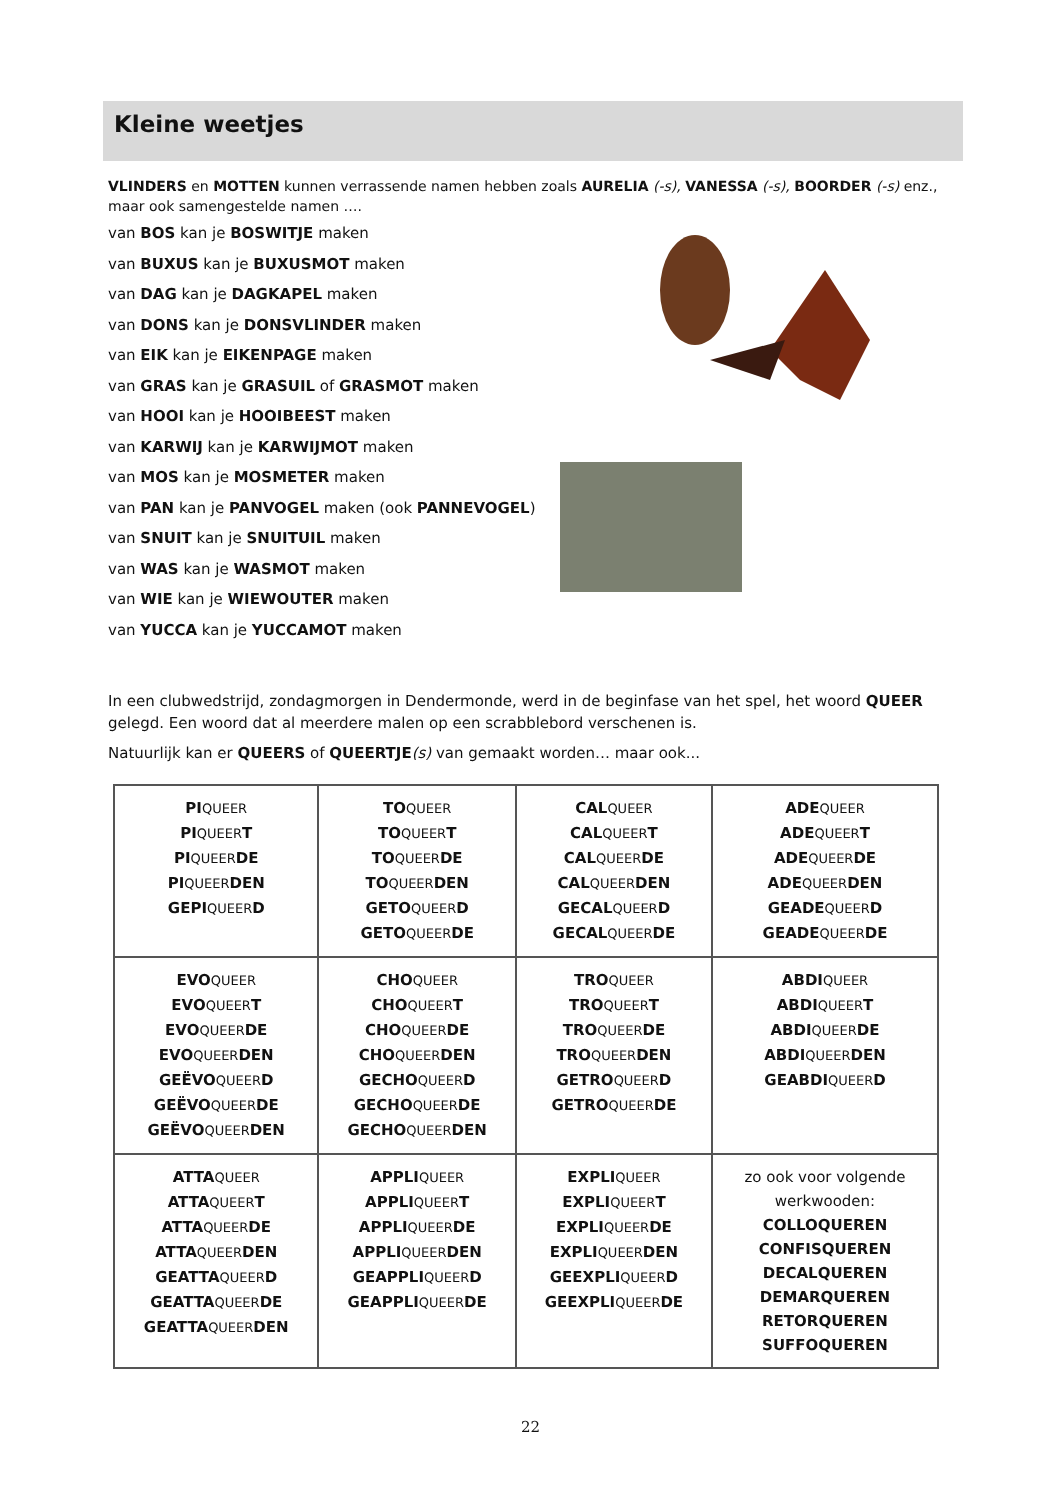Kleine weetjes
VLINDERS en MOTTEN kunnen verrassende namen hebben zoals AURELIA (-s), VANESSA (-s), BOORDER (-s) enz., maar ook samengestelde namen ….
van BOS kan je BOSWITJE maken
van BUXUS kan je BUXUSMOT maken
van DAG kan je DAGKAPEL maken
van DONS kan je DONSVLINDER maken
van EIK kan je EIKENPAGE maken
van GRAS kan je GRASUIL of GRASMOT maken
van HOOI kan je HOOIBEEST maken
van KARWIJ kan je KARWIJMOT maken
van MOS kan je MOSMETER maken
van PAN kan je PANVOGEL maken (ook PANNEVOGEL)
van SNUIT kan je SNUITUIL maken
van WAS kan je WASMOT maken
van WIE kan je WIEWOUTER maken
van YUCCA kan je YUCCAMOT maken
In een clubwedstrijd, zondagmorgen in Dendermonde, werd in de beginfase van het spel, het woord QUEER gelegd. Een woord dat al meerdere malen op een scrabblebord verschenen is.
Natuurlijk kan er QUEERS of QUEERTJE(s) van gemaakt worden… maar ook...
| PI QUEER PI QUEER T PI QUEER DE PI QUEER DEN GEPI QUEER D | TO QUEER TO QUEER T TO QUEER DE TO QUEER DEN GETO QUEER D GETO QUEER DE | CAL QUEER CAL QUEER T CAL QUEER DE CAL QUEER DEN GECAL QUEER D GECAL QUEER DE | ADE QUEER ADE QUEER T ADE QUEER DE ADE QUEER DEN GEADE QUEER D GEADE QUEER DE |
| EVO QUEER EVO QUEER T EVO QUEER DE EVO QUEER DEN GEËVO QUEER D GEËVO QUEER DE GEËVO QUEER DEN | CHO QUEER CHO QUEER T CHO QUEER DE CHO QUEER DEN GECHO QUEER D GECHO QUEER DE GECHO QUEER DEN | TRO QUEER TRO QUEER T TRO QUEER DE TRO QUEER DEN GETRO QUEER D GETRO QUEER DE | ABDI QUEER ABDI QUEER T ABDI QUEER DE ABDI QUEER DEN GEABDI QUEER D |
| ATTA QUEER ATTA QUEER T ATTA QUEER DE ATTA QUEER DEN GEATTA QUEER D GEATTA QUEER DE GEATTA QUEER DEN | APPLI QUEER APPLI QUEER T APPLI QUEER DE APPLI QUEER DEN GEAPPLI QUEER D GEAPPLI QUEER DE | EXPLI QUEER EXPLI QUEER T EXPLI QUEER DE EXPLI QUEER DEN GEEXPLI QUEER D GEEXPLI QUEER DE | zo ook voor volgende werkwooden: COLLOQUEREN CONFISQUEREN DECALQUEREN DEMARQUEREN RETORQUEREN SUFFOQUEREN |
22